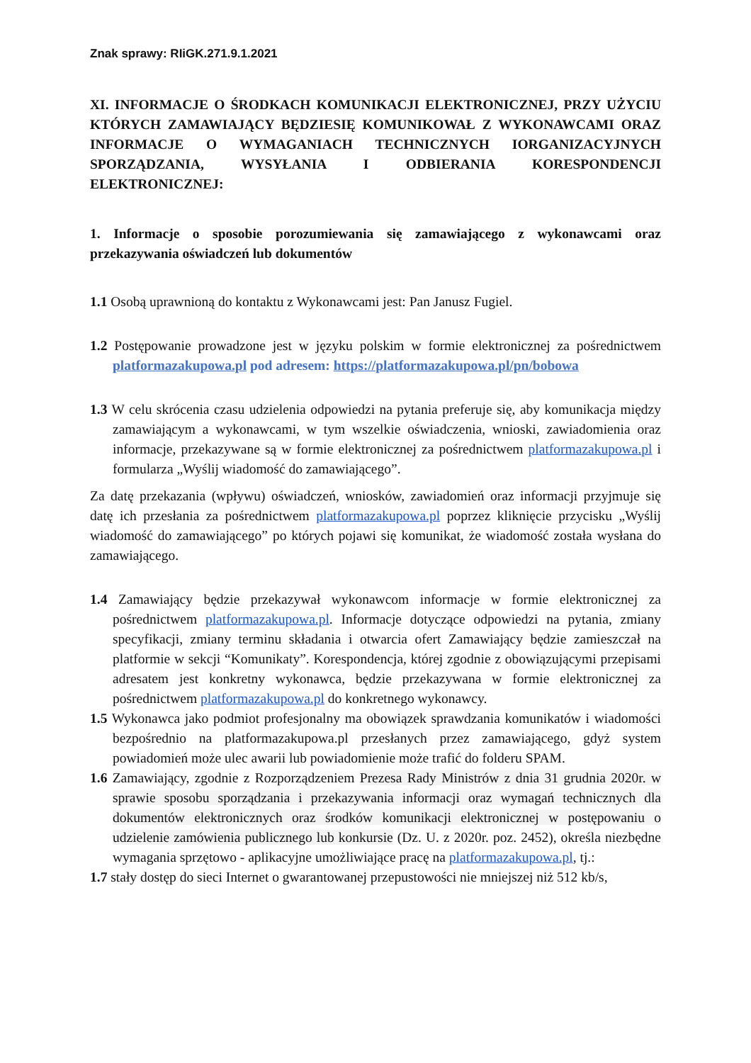Znak sprawy: RIiGK.271.9.1.2021
XI. INFORMACJE O ŚRODKACH KOMUNIKACJI ELEKTRONICZNEJ, PRZY UŻYCIU KTÓRYCH ZAMAWIAJĄCY BĘDZIESIĘ KOMUNIKOWAŁ Z WYKONAWCAMI ORAZ INFORMACJE O WYMAGANIACH TECHNICZNYCH IORGANIZACYJNYCH SPORZĄDZANIA, WYSYŁANIA I ODBIERANIA KORESPONDENCJI ELEKTRONICZNEJ:
1. Informacje o sposobie porozumiewania się zamawiającego z wykonawcami oraz przekazywania oświadczeń lub dokumentów
1.1 Osobą uprawnioną do kontaktu z Wykonawcami jest: Pan Janusz Fugiel.
1.2 Postępowanie prowadzone jest w języku polskim w formie elektronicznej za pośrednictwem platformazakupowa.pl pod adresem: https://platformazakupowa.pl/pn/bobowa
1.3 W celu skrócenia czasu udzielenia odpowiedzi na pytania preferuje się, aby komunikacja między zamawiającym a wykonawcami, w tym wszelkie oświadczenia, wnioski, zawiadomienia oraz informacje, przekazywane są w formie elektronicznej za pośrednictwem platformazakupowa.pl i formularza „Wyślij wiadomość do zamawiającego”.
Za datę przekazania (wpływu) oświadczeń, wniosków, zawiadomień oraz informacji przyjmuje się datę ich przesłania za pośrednictwem platformazakupowa.pl poprzez kliknięcie przycisku „Wyślij wiadomość do zamawiającego” po których pojawi się komunikat, że wiadomość została wysłana do zamawiającego.
1.4 Zamawiający będzie przekazywał wykonawcom informacje w formie elektronicznej za pośrednictwem platformazakupowa.pl. Informacje dotyczące odpowiedzi na pytania, zmiany specyfikacji, zmiany terminu składania i otwarcia ofert Zamawiający będzie zamieszczał na platformie w sekcji “Komunikaty”. Korespondencja, której zgodnie z obowiązującymi przepisami adresatem jest konkretny wykonawca, będzie przekazywana w formie elektronicznej za pośrednictwem platformazakupowa.pl do konkretnego wykonawcy.
1.5 Wykonawca jako podmiot profesjonalny ma obowiązek sprawdzania komunikatów i wiadomości bezpośrednio na platformazakupowa.pl przesłanych przez zamawiającego, gdyż system powiadomień może ulec awarii lub powiadomienie może trafić do folderu SPAM.
1.6 Zamawiający, zgodnie z Rozporządzeniem Prezesa Rady Ministrów z dnia 31 grudnia 2020r. w sprawie sposobu sporządzania i przekazywania informacji oraz wymagań technicznych dla dokumentów elektronicznych oraz środków komunikacji elektronicznej w postępowaniu o udzielenie zamówienia publicznego lub konkursie (Dz. U. z 2020r. poz. 2452), określa niezbędne wymagania sprzętowo - aplikacyjne umożliwiające pracę na platformazakupowa.pl, tj.:
1.7 stały dostęp do sieci Internet o gwarantowanej przepustowości nie mniejszej niż 512 kb/s,